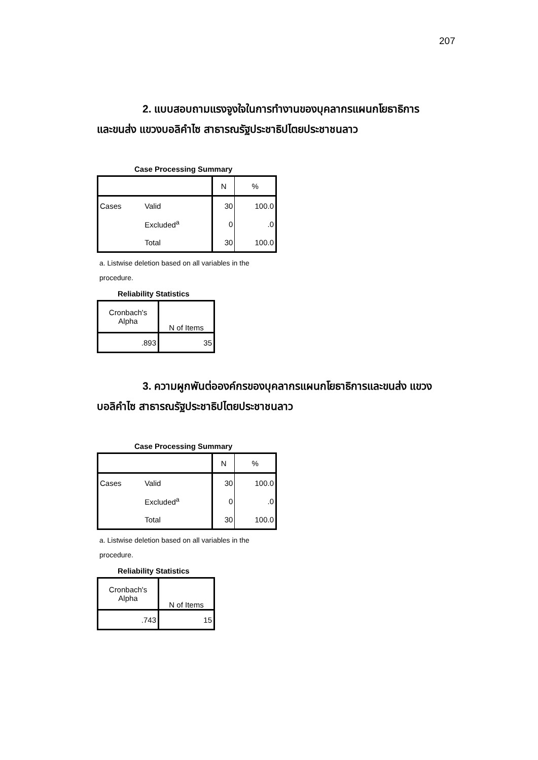207
2. แบบสอบถามแรงจูงใจในการทำงานของบุคลากรแผนกโยธาธิการ
และขนส่ง แขวงบอลิคำไซ สาธารณรัฐประชาธิปไตยประชาชนลาว
Case Processing Summary
| | | N | % |
| Cases | Valid | 30 | 100.0 |
| | Excluded<sup>a</sup> | 0 | .0 |
| | Total | 30 | 100.0 |
a. Listwise deletion based on all variables in the procedure.
Reliability Statistics
| Cronbach's Alpha | N of Items |
| .893 | 35 |
3. ความผูกพันต่อองค์กรของบุคลากรแผนกโยธาธิการและขนส่ง แขวง
บอลิคำไซ สาธารณรัฐประชาธิปไตยประชาชนลาว
Case Processing Summary
| | | N | % |
| Cases | Valid | 30 | 100.0 |
| | Excluded<sup>a</sup> | 0 | .0 |
| | Total | 30 | 100.0 |
a. Listwise deletion based on all variables in the procedure.
Reliability Statistics
| Cronbach's Alpha | N of Items |
| .743 | 15 |